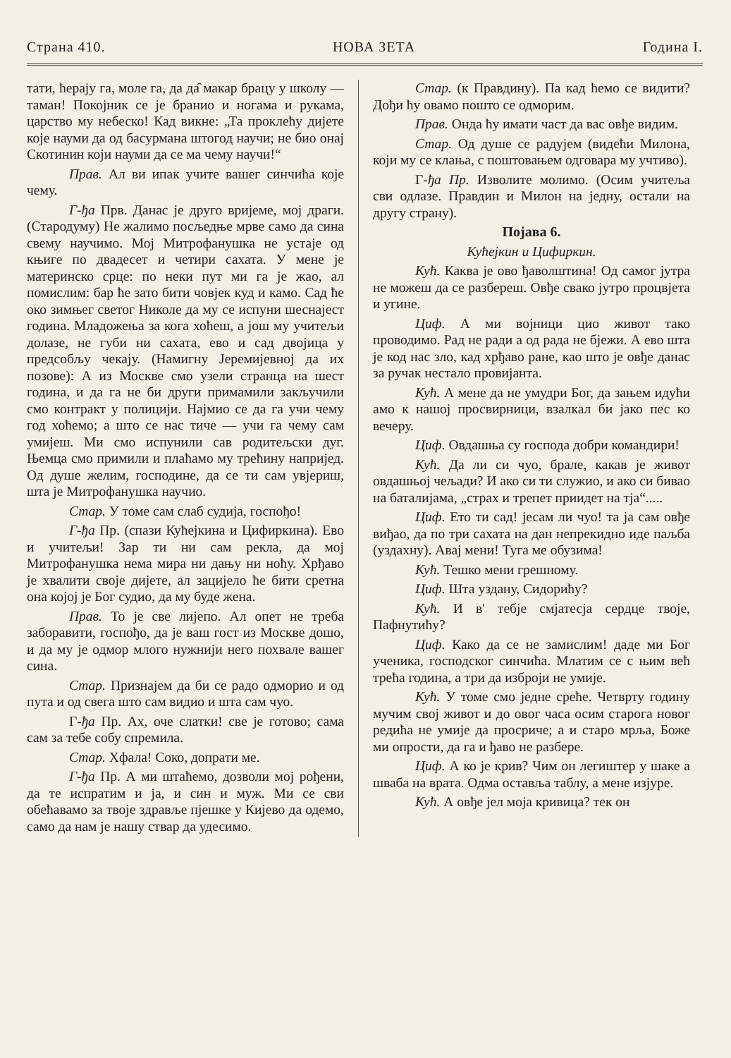Страна 410. НОВА ЗЕТА Година I.
тати, ћерају га, моле га, да да̂ макар брацу у школу — таман! Покојник се је бранио и ногама и рукама, царство му небеско! Кад викне: „Та проклећу дијете које науми да од басурмана штогод научи; не био онај Скотинин који науми да се ма чему научи!“
Прав. Ал ви ипак учите вашег синчића које чему.
Г-ђа Прв. Данас је друго вријеме, мој драги. (Стародуму) Не жалимо посљедње мрве само да сина свему научимо. Мој Митрофанушка не устаје од књиге по двадесет и четири сахата. У мене је материнско срце: по неки пут ми га је жао, ал помислим: бар ће зато бити човјек куд и камо. Сад ће око зимњег светог Николе да му се испуни шеснајест година. Младожења за кога хоћеш, а још му учитељи долазе, не губи ни сахата, ево и сад двојица у предсобљу чекају. (Намигну Јеремијевној да их позове): А из Москве смо узели странца на шест година, и да га не би други примамили закључили смо контракт у полицији. Најмио се да га учи чему год хоћемо; а што се нас тиче — учи га чему сам умијеш. Ми смо испунили сав родитељски дуг. Њемца смо примили и плаћамо му трећину напријед. Од душе желим, господине, да се ти сам увјериш, шта је Митрофанушка научио.
Стар. У томе сам слаб судија, госпођо!
Г-ђа Пр. (спази Кућејкина и Цифиркина). Ево и учитељи! Зар ти ни сам рекла, да мој Митрофанушка нема мира ни дању ни ноћу. Хрђаво је хвалити своје дијете, ал зацијело ће бити сретна она којој је Бог судио, да му буде жена.
Прав. То је све лијепо. Ал опет не треба заборавити, госпођо, да је ваш гост из Москве дошо, и да му је одмор млого нужнији него похвале вашег сина.
Стар. Признајем да би се радо одморио и од пута и од свега што сам видио и шта сам чуо.
Г-ђа Пр. Ах, оче слатки! све је готово; сама сам за тебе собу спремила.
Стар. Хфала! Соко, допрати ме.
Г-ђа Пр. А ми штаћемо, дозволи мој рођени, да те испратим и ја, и син и муж. Ми се сви обећавамо за твоје здравље пјешке у Кијево да одемо, само да нам је нашу ствар да удесимо.
Стар. (к Правдину). Па кад ћемо се видити? Дођи ћу овамо пошто се одморим.
Прав. Онда ћу имати част да вас овђе видим.
Стар. Од душе се радујем (видећи Милона, који му се клања, с поштовањем одговара му учтиво).
Г-ђа Пр. Изволите молимо. (Осим учитеља сви одлазе. Правдин и Милон на једну, остали на другу страну).
Појава 6.
Кућејкин и Цифиркин.
Кућ. Каква је ово ђаволштина! Од самог јутра не можеш да се разбереш. Овђе свако јутро процвјета и угине.
Циф. А ми војници цио живот тако проводимо. Рад не ради а од рада не бјежи. А ево шта је код нас зло, кад хрђаво ране, као што је овђе данас за ручак нестало провијанта.
Кућ. А мене да не умудри Бог, да зањем идући амо к нашој просвирници, взалкал би јако пес ко вечеру.
Циф. Овдашња су господа добри командири!
Кућ. Да ли си чуо, брале, какав је живот овдашњој чељади? И ако си ти служио, и ако си бивао на баталијама, „страх и трепет приидет на тја“.....
Циф. Ето ти сад! јесам ли чуо! та ја сам овђе виђао, да по три сахата на дан непрекидно иде паљба (уздахну). Авај мени! Туга ме обузима!
Кућ. Тешко мени грешному.
Циф. Шта уздану, Сидорићу?
Кућ. И в' тебје смјатесја сердце твоје, Пафнутићу?
Циф. Како да се не замислим! даде ми Бог ученика, господског синчића. Млатим се с њим већ трећа година, а три да изброји не умије.
Кућ. У томе смо једне среће. Четврту годину мучим свој живот и до овог часа осим старога новог редића не умије да просриче; а и старо мрља, Боже ми опрости, да га и ђаво не разбере.
Циф. А ко је крив? Чим он легиштер у шаке а шваба на врата. Одма оставља таблу, а мене изјуре.
Кућ. А овђе јел моја кривица? тек он